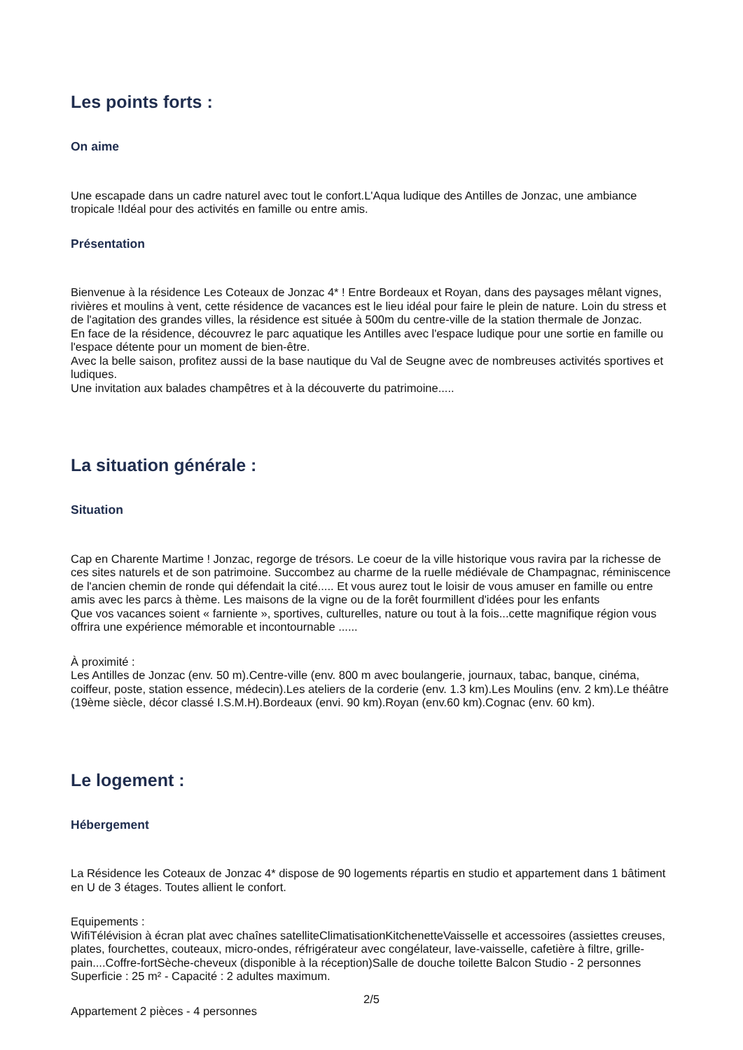Les points forts :
On aime
Une escapade dans un cadre naturel avec tout le confort.L'Aqua ludique des Antilles de Jonzac, une ambiance tropicale !Idéal pour des activités en famille ou entre amis.
Présentation
Bienvenue à la résidence Les Coteaux de Jonzac 4* ! Entre Bordeaux et Royan, dans des paysages mêlant vignes, rivières et moulins à vent, cette résidence de vacances est le lieu idéal pour faire le plein de nature. Loin du stress et de l'agitation des grandes villes, la résidence est située à 500m du centre-ville de la station thermale de Jonzac.
En face de la résidence, découvrez le parc aquatique les Antilles avec l'espace ludique pour une sortie en famille ou l'espace détente pour un moment de bien-être.
Avec la belle saison, profitez aussi de la base nautique du Val de Seugne avec de nombreuses activités sportives et ludiques.
Une invitation aux balades champêtres et à la découverte du patrimoine.....
La situation générale :
Situation
Cap en Charente Martime ! Jonzac, regorge de trésors. Le coeur de la ville historique vous ravira par la richesse de ces sites naturels et de son patrimoine. Succombez au charme de la ruelle médiévale de Champagnac, réminiscence de l'ancien chemin de ronde qui défendait la cité..... Et vous aurez tout le loisir de vous amuser en famille ou entre amis avec les parcs à thème. Les maisons de la vigne ou de la forêt fourmillent d'idées pour les enfants
Que vos vacances soient « farniente », sportives, culturelles, nature ou tout à la fois...cette magnifique région vous offrira une expérience mémorable et incontournable ......
À proximité :
Les Antilles de Jonzac (env. 50 m).Centre-ville (env. 800 m avec boulangerie, journaux, tabac, banque, cinéma, coiffeur, poste, station essence, médecin).Les ateliers de la corderie (env. 1.3 km).Les Moulins (env. 2 km).Le théâtre (19ème siècle, décor classé I.S.M.H).Bordeaux (envi. 90 km).Royan (env.60 km).Cognac (env. 60 km).
Le logement :
Hébergement
La Résidence les Coteaux de Jonzac 4* dispose de 90 logements répartis en studio et appartement dans 1 bâtiment en U de 3 étages. Toutes allient le confort.
Equipements :
WifiTélévision à écran plat avec chaînes satelliteClimatisationKitchenetteVaisselle et accessoires (assiettes creuses, plates, fourchettes, couteaux, micro-ondes, réfrigérateur avec congélateur, lave-vaisselle, cafetière à filtre, grille-pain....Coffre-fortSèche-cheveux (disponible à la réception)Salle de douche toilette Balcon Studio - 2 personnes Superficie : 25 m² - Capacité : 2 adultes maximum.
Appartement 2 pièces - 4 personnes
2/5